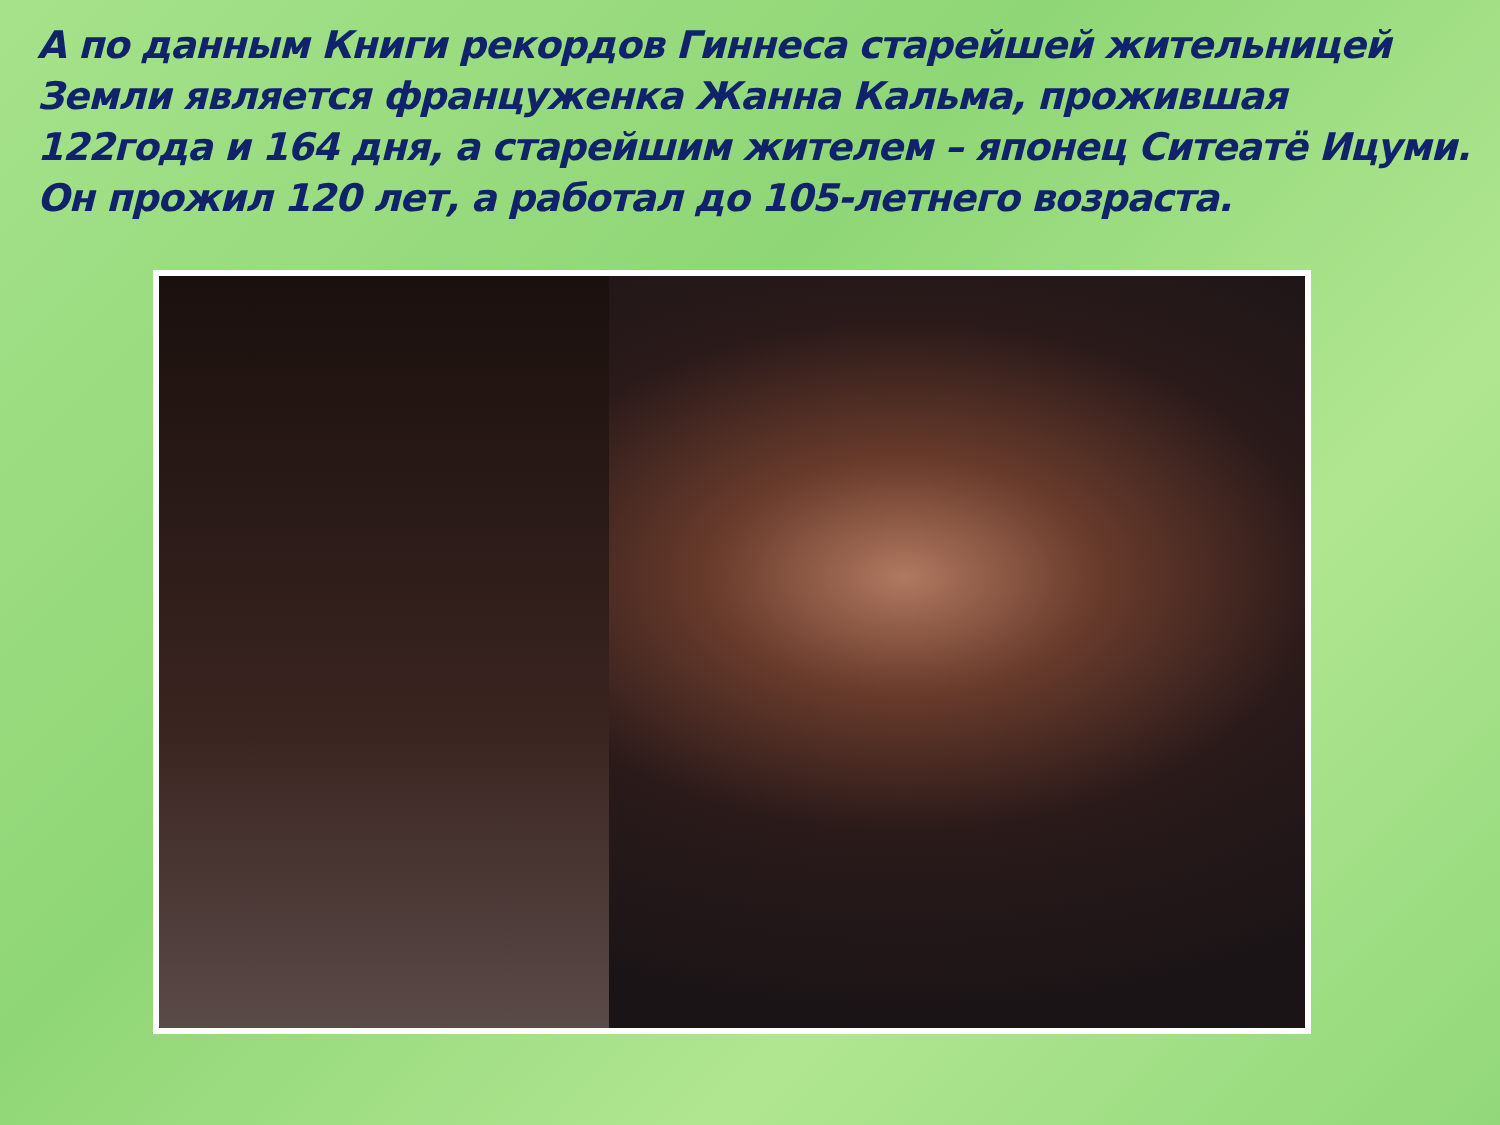А по данным Книги рекордов Гиннеса старейшей жительницей Земли является француженка Жанна Кальма, прожившая 122года и 164 дня, а старейшим жителем – японец Ситеатё Ицуми. Он прожил 120 лет, а работал до 105-летнего возраста.